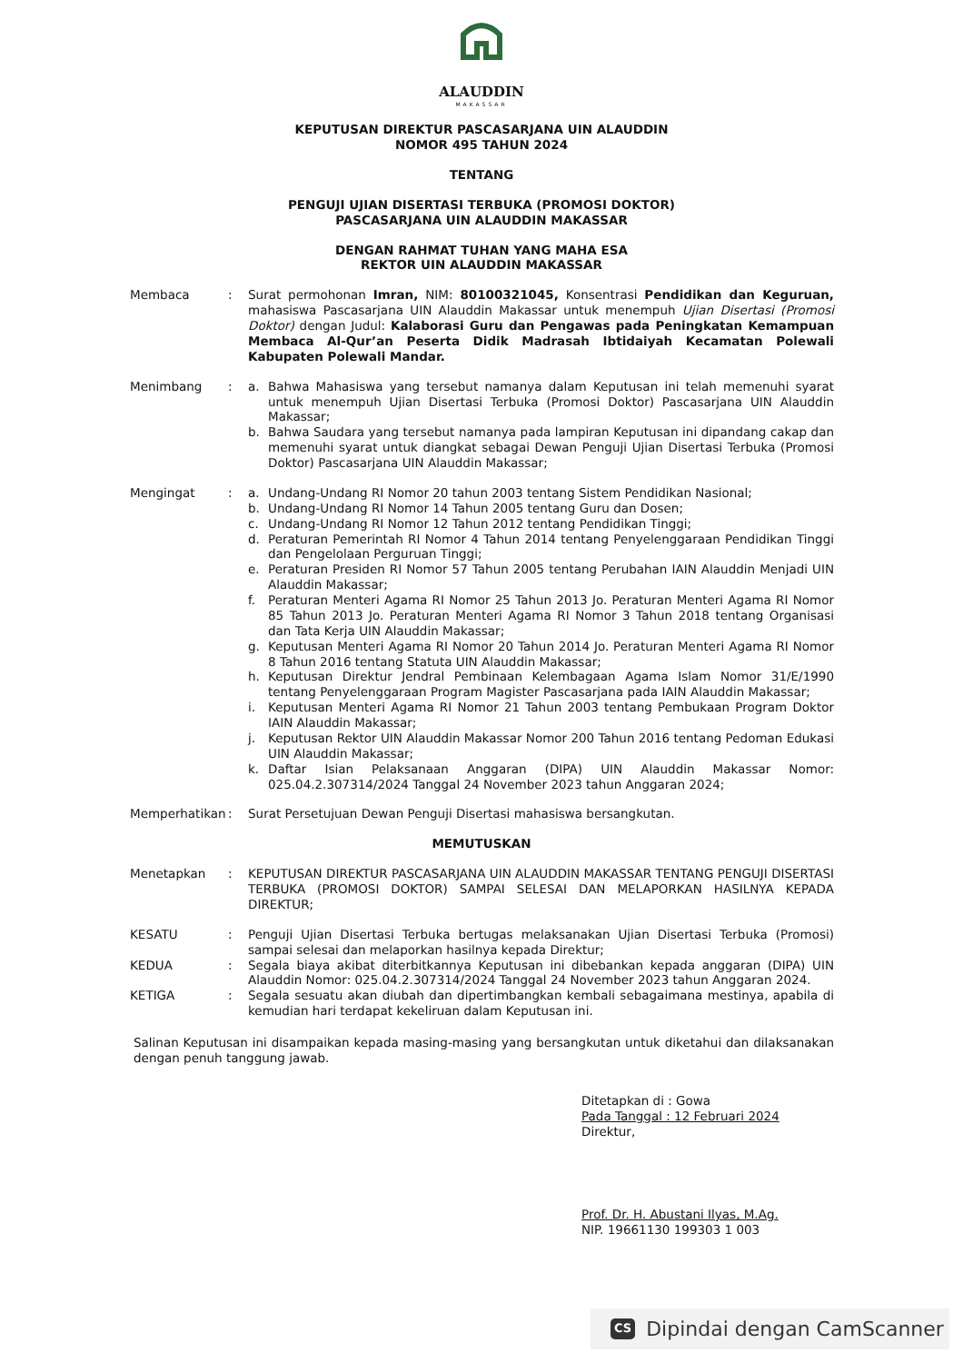ALAUDDIN
MAKASSAR
KEPUTUSAN DIREKTUR PASCASARJANA UIN ALAUDDIN
NOMOR 495 TAHUN 2024
TENTANG
PENGUJI UJIAN DISERTASI TERBUKA (PROMOSI DOKTOR)
PASCASARJANA UIN ALAUDDIN MAKASSAR
DENGAN RAHMAT TUHAN YANG MAHA ESA
REKTOR UIN ALAUDDIN MAKASSAR
| Membaca | : | Surat permohonan Imran, NIM: 80100321045, Konsentrasi Pendidikan dan Keguruan, mahasiswa Pascasarjana UIN Alauddin Makassar untuk menempuh Ujian Disertasi (Promosi Doktor) dengan Judul: Kalaborasi Guru dan Pengawas pada Peningkatan Kemampuan Membaca Al-Qur’an Peserta Didik Madrasah Ibtidaiyah Kecamatan Polewali Kabupaten Polewali Mandar. | |
| Menimbang | : | a. | Bahwa Mahasiswa yang tersebut namanya dalam Keputusan ini telah memenuhi syarat untuk menempuh Ujian Disertasi Terbuka (Promosi Doktor) Pascasarjana UIN Alauddin Makassar; |
| | | b. | Bahwa Saudara yang tersebut namanya pada lampiran Keputusan ini dipandang cakap dan memenuhi syarat untuk diangkat sebagai Dewan Penguji Ujian Disertasi Terbuka (Promosi Doktor) Pascasarjana UIN Alauddin Makassar; |
| Mengingat | : | a. | Undang-Undang RI Nomor 20 tahun 2003 tentang Sistem Pendidikan Nasional; |
| | | b. | Undang-Undang RI Nomor 14 Tahun 2005 tentang Guru dan Dosen; |
| | | c. | Undang-Undang RI Nomor 12 Tahun 2012 tentang Pendidikan Tinggi; |
| | | d. | Peraturan Pemerintah RI Nomor 4 Tahun 2014 tentang Penyelenggaraan Pendidikan Tinggi dan Pengelolaan Perguruan Tinggi; |
| | | e. | Peraturan Presiden RI Nomor 57 Tahun 2005 tentang Perubahan IAIN Alauddin Menjadi UIN Alauddin Makassar; |
| | | f. | Peraturan Menteri Agama RI Nomor 25 Tahun 2013 Jo. Peraturan Menteri Agama RI Nomor 85 Tahun 2013 Jo. Peraturan Menteri Agama RI Nomor 3 Tahun 2018 tentang Organisasi dan Tata Kerja UIN Alauddin Makassar; |
| | | g. | Keputusan Menteri Agama RI Nomor 20 Tahun 2014 Jo. Peraturan Menteri Agama RI Nomor 8 Tahun 2016 tentang Statuta UIN Alauddin Makassar; |
| | | h. | Keputusan Direktur Jendral Pembinaan Kelembagaan Agama Islam Nomor 31/E/1990 tentang Penyelenggaraan Program Magister Pascasarjana pada IAIN Alauddin Makassar; |
| | | i. | Keputusan Menteri Agama RI Nomor 21 Tahun 2003 tentang Pembukaan Program Doktor IAIN Alauddin Makassar; |
| | | j. | Keputusan Rektor UIN Alauddin Makassar Nomor 200 Tahun 2016 tentang Pedoman Edukasi UIN Alauddin Makassar; |
| | | k. | Daftar Isian Pelaksanaan Anggaran (DIPA) UIN Alauddin Makassar Nomor: 025.04.2.307314/2024 Tanggal 24 November 2023 tahun Anggaran 2024; |
| Memperhatikan | : | Surat Persetujuan Dewan Penguji Disertasi mahasiswa bersangkutan. | |
MEMUTUSKAN
| Menetapkan | : | KEPUTUSAN DIREKTUR PASCASARJANA UIN ALAUDDIN MAKASSAR TENTANG PENGUJI DISERTASI TERBUKA (PROMOSI DOKTOR) SAMPAI SELESAI DAN MELAPORKAN HASILNYA KEPADA DIREKTUR; |
| KESATU | : | Penguji Ujian Disertasi Terbuka bertugas melaksanakan Ujian Disertasi Terbuka (Promosi) sampai selesai dan melaporkan hasilnya kepada Direktur; |
| KEDUA | : | Segala biaya akibat diterbitkannya Keputusan ini dibebankan kepada anggaran (DIPA) UIN Alauddin Nomor: 025.04.2.307314/2024 Tanggal 24 November 2023 tahun Anggaran 2024. |
| KETIGA | : | Segala sesuatu akan diubah dan dipertimbangkan kembali sebagaimana mestinya, apabila di kemudian hari terdapat kekeliruan dalam Keputusan ini. |
Salinan Keputusan ini disampaikan kepada masing-masing yang bersangkutan untuk diketahui dan dilaksanakan dengan penuh tanggung jawab.
Ditetapkan di : Gowa
Pada Tanggal : 12 Februari 2024
Direktur,
Prof. Dr. H. Abustani Ilyas, M.Ag.
NIP. 19661130 199303 1 003
CS Dipindai dengan CamScanner